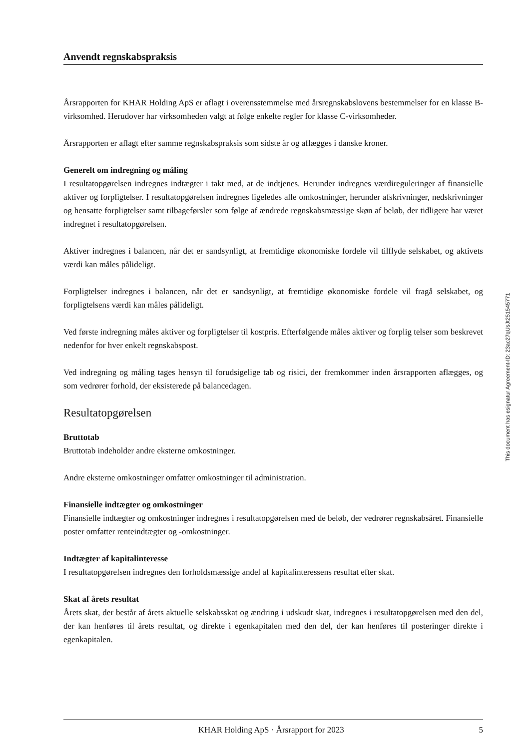Anvendt regnskabspraksis
Årsrapporten for KHAR Holding ApS er aflagt i overensstemmelse med årsregnskabslovens bestemmelser for en klasse B-virksomhed. Herudover har virksomheden valgt at følge enkelte regler for klasse C-virksomheder.
Årsrapporten er aflagt efter samme regnskabspraksis som sidste år og aflægges i danske kroner.
Generelt om indregning og måling
I resultatopgørelsen indregnes indtægter i takt med, at de indtjenes. Herunder indregnes værdireguleringer af finansielle aktiver og forpligtelser. I resultatopgørelsen indregnes ligeledes alle omkostninger, herunder afskrivninger, nedskrivninger og hensatte forpligtelser samt tilbageførsler som følge af ændrede regnskabsmæssige skøn af beløb, der tidligere har været indregnet i resultatopgørelsen.
Aktiver indregnes i balancen, når det er sandsynligt, at fremtidige økonomiske fordele vil tilflyde selskabet, og aktivets værdi kan måles pålideligt.
Forpligtelser indregnes i balancen, når det er sandsynligt, at fremtidige økonomiske fordele vil fragå selskabet, og forpligtelsens værdi kan måles pålideligt.
Ved første indregning måles aktiver og forpligtelser til kostpris. Efterfølgende måles aktiver og forplig telser som beskrevet nedenfor for hver enkelt regnskabspost.
Ved indregning og måling tages hensyn til forudsigelige tab og risici, der fremkommer inden årsrapporten aflægges, og som vedrører forhold, der eksisterede på balancedagen.
Resultatopgørelsen
Bruttotab
Bruttotab indeholder andre eksterne omkostninger.
Andre eksterne omkostninger omfatter omkostninger til administration.
Finansielle indtægter og omkostninger
Finansielle indtægter og omkostninger indregnes i resultatopgørelsen med de beløb, der vedrører regnskabsåret. Finansielle poster omfatter renteindtægter og -omkostninger.
Indtægter af kapitalinteresse
I resultatopgørelsen indregnes den forholdsmæssige andel af kapitalinteressens resultat efter skat.
Skat af årets resultat
Årets skat, der består af årets aktuelle selskabsskat og ændring i udskudt skat, indregnes i resultatopgørelsen med den del, der kan henføres til årets resultat, og direkte i egenkapitalen med den del, der kan henføres til posteringer direkte i egenkapitalen.
This document has esignatur Agreement-ID: 23ac27qUsJt251545771
KHAR Holding ApS · Årsrapport for 2023 5